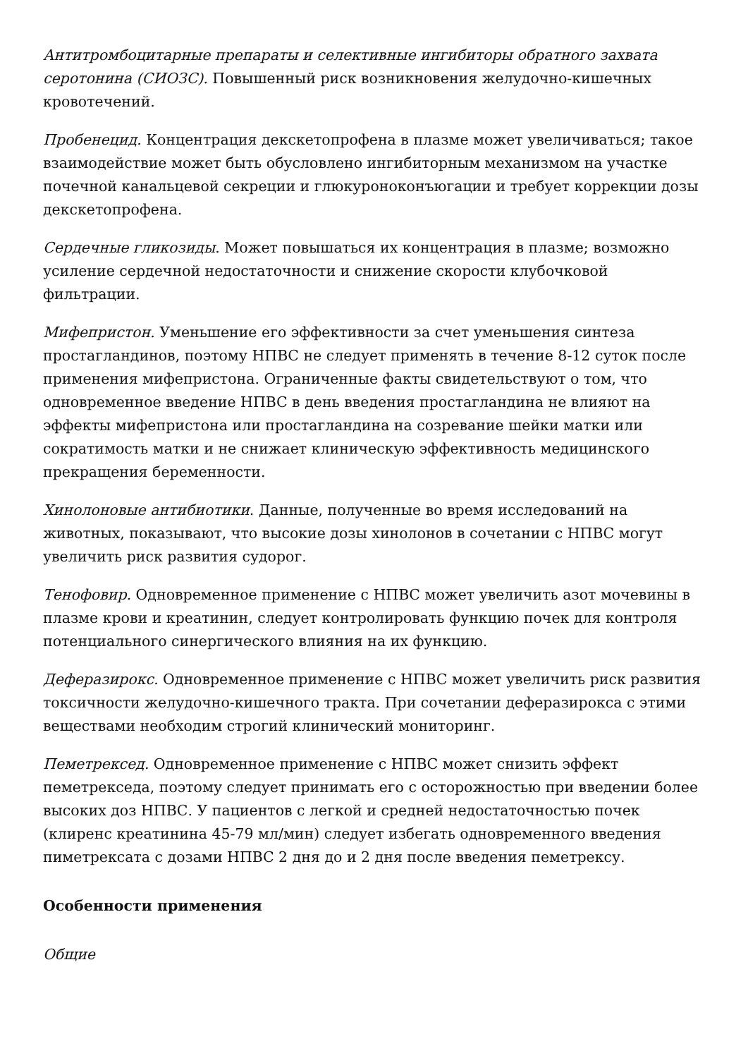Антитромбоцитарные препараты и селективные ингибиторы обратного захвата серотонина (СИОЗС). Повышенный риск возникновения желудочно-кишечных кровотечений.
Пробенецид. Концентрация декскетопрофена в плазме может увеличиваться; такое взаимодействие может быть обусловлено ингибиторным механизмом на участке почечной канальцевой секреции и глюкуроноконъюгации и требует коррекции дозы декскетопрофена.
Сердечные гликозиды. Может повышаться их концентрация в плазме; возможно усиление сердечной недостаточности и снижение скорости клубочковой фильтрации.
Мифепристон. Уменьшение его эффективности за счет уменьшения синтеза простагландинов, поэтому НПВС не следует применять в течение 8-12 суток после применения мифепристона. Ограниченные факты свидетельствуют о том, что одновременное введение НПВС в день введения простагландина не влияют на эффекты мифепристона или простагландина на созревание шейки матки или сократимость матки и не снижает клиническую эффективность медицинского прекращения беременности.
Хинолоновые антибиотики. Данные, полученные во время исследований на животных, показывают, что высокие дозы хинолонов в сочетании с НПВС могут увеличить риск развития судорог.
Тенофовир. Одновременное применение с НПВС может увеличить азот мочевины в плазме крови и креатинин, следует контролировать функцию почек для контроля потенциального синергического влияния на их функцию.
Деферазирокс. Одновременное применение с НПВС может увеличить риск развития токсичности желудочно-кишечного тракта. При сочетании деферазирокса с этими веществами необходим строгий клинический мониторинг.
Пеметрексед. Одновременное применение с НПВС может снизить эффект пеметрекседа, поэтому следует принимать его с осторожностью при введении более высоких доз НПВС. У пациентов с легкой и средней недостаточностью почек (клиренс креатинина 45-79 мл/мин) следует избегать одновременного введения пиметрексата с дозами НПВС 2 дня до и 2 дня после введения пеметрексу.
Особенности применения
Общие